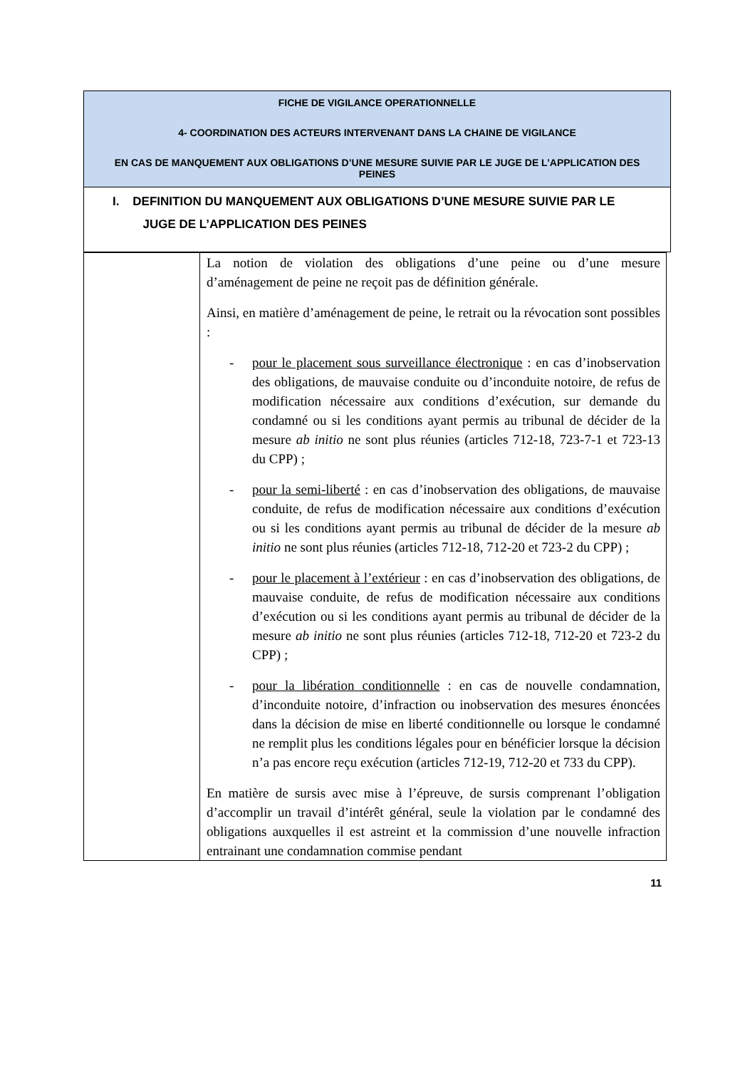FICHE DE VIGILANCE OPERATIONNELLE
4- COORDINATION DES ACTEURS INTERVENANT DANS LA CHAINE DE VIGILANCE
EN CAS DE MANQUEMENT AUX OBLIGATIONS D’UNE MESURE SUIVIE PAR LE JUGE DE L’APPLICATION DES PEINES
I. DEFINITION DU MANQUEMENT AUX OBLIGATIONS D’UNE MESURE SUIVIE PAR LE
JUGE DE L’APPLICATION DES PEINES
| | La notion de violation des obligations d’une peine ou d’une mesure d’aménagement de peine ne reçoit pas de définition générale. Ainsi, en matière d’aménagement de peine, le retrait ou la révocation sont possibles : - pour le placement sous surveillance électronique : en cas d’inobservation des obligations, de mauvaise conduite ou d’inconduite notoire, de refus de modification nécessaire aux conditions d’exécution, sur demande du condamné ou si les conditions ayant permis au tribunal de décider de la mesure ab initio ne sont plus réunies (articles 712-18, 723-7-1 et 723-13 du CPP) ; - pour la semi-liberté : en cas d’inobservation des obligations, de mauvaise conduite, de refus de modification nécessaire aux conditions d’exécution ou si les conditions ayant permis au tribunal de décider de la mesure ab initio ne sont plus réunies (articles 712-18, 712-20 et 723-2 du CPP) ; - pour le placement à l’extérieur : en cas d’inobservation des obligations, de mauvaise conduite, de refus de modification nécessaire aux conditions d’exécution ou si les conditions ayant permis au tribunal de décider de la mesure ab initio ne sont plus réunies (articles 712-18, 712-20 et 723-2 du CPP) ; - pour la libération conditionnelle : en cas de nouvelle condamnation, d’inconduite notoire, d’infraction ou inobservation des mesures énoncées dans la décision de mise en liberté conditionnelle ou lorsque le condamné ne remplit plus les conditions légales pour en bénéficier lorsque la décision n’a pas encore reçu exécution (articles 712-19, 712-20 et 733 du CPP). En matière de sursis avec mise à l’épreuve, de sursis comprenant l’obligation d’accomplir un travail d’intérêt général, seule la violation par le condamné des obligations auxquelles il est astreint et la commission d’une nouvelle infraction entrainant une condamnation commise pendant |
11